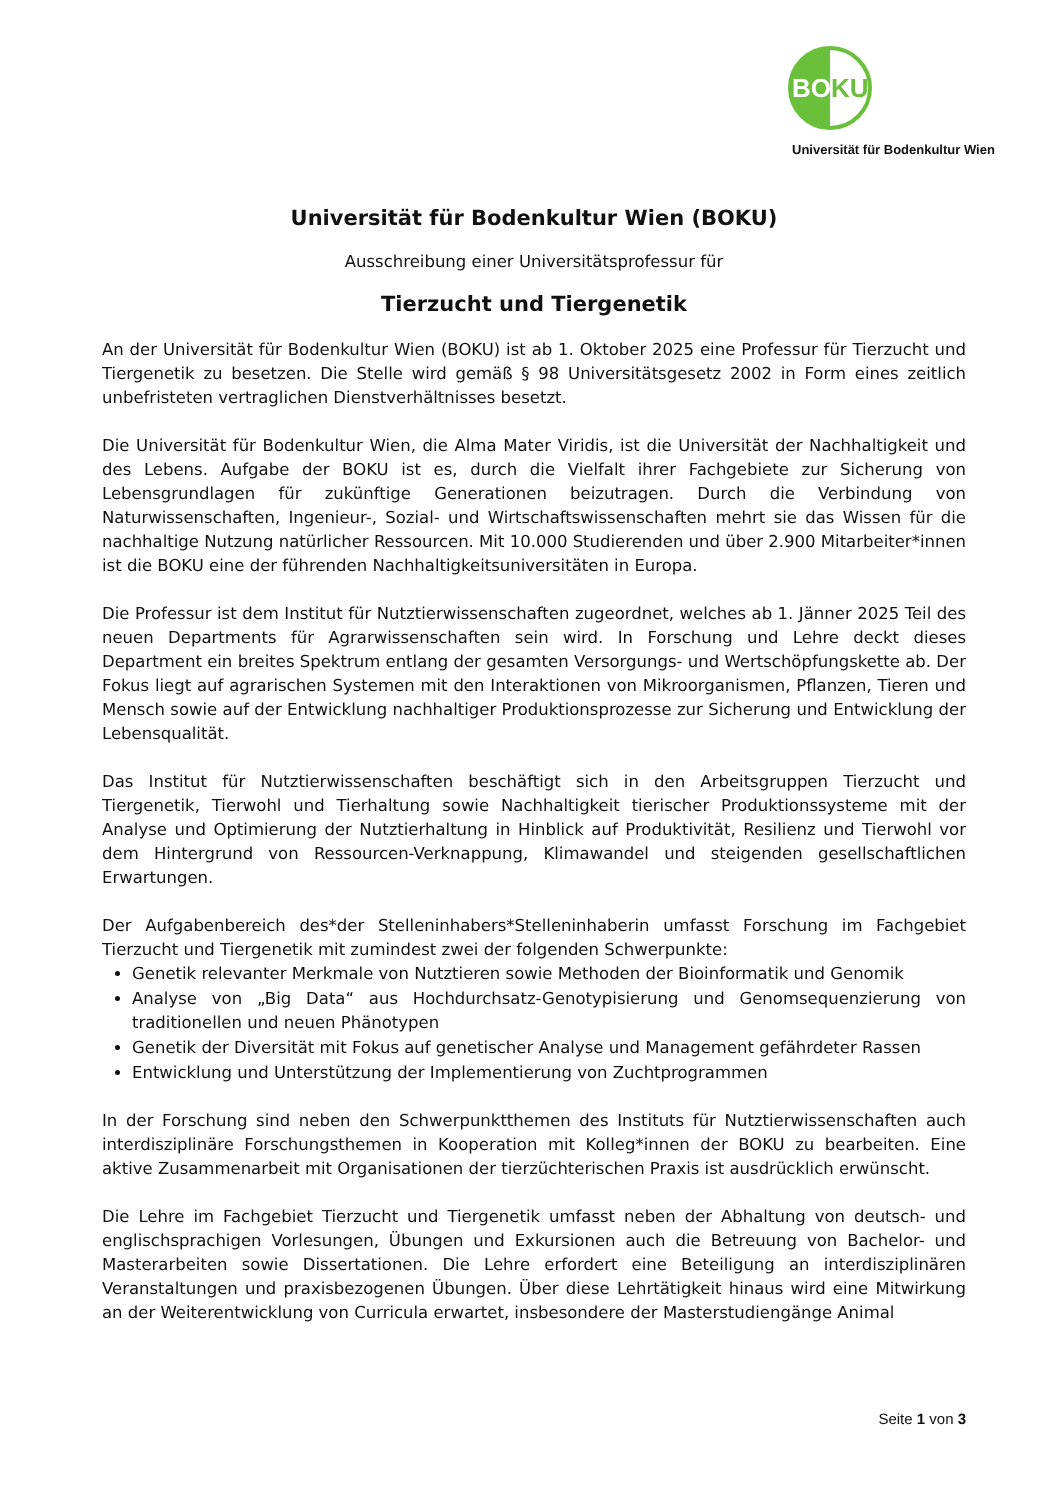BOKU
Universität für Bodenkultur Wien
Universität für Bodenkultur Wien (BOKU)
Ausschreibung einer Universitätsprofessur für
Tierzucht und Tiergenetik
An der Universität für Bodenkultur Wien (BOKU) ist ab 1. Oktober 2025 eine Professur für Tierzucht und Tiergenetik zu besetzen. Die Stelle wird gemäß § 98 Universitätsgesetz 2002 in Form eines zeitlich unbefristeten vertraglichen Dienstverhältnisses besetzt.
Die Universität für Bodenkultur Wien, die Alma Mater Viridis, ist die Universität der Nachhaltigkeit und des Lebens. Aufgabe der BOKU ist es, durch die Vielfalt ihrer Fachgebiete zur Sicherung von Lebensgrundlagen für zukünftige Generationen beizutragen. Durch die Verbindung von Naturwissenschaften, Ingenieur-, Sozial- und Wirtschaftswissenschaften mehrt sie das Wissen für die nachhaltige Nutzung natürlicher Ressourcen. Mit 10.000 Studierenden und über 2.900 Mitarbeiter*innen ist die BOKU eine der führenden Nachhaltigkeitsuniversitäten in Europa.
Die Professur ist dem Institut für Nutztierwissenschaften zugeordnet, welches ab 1. Jänner 2025 Teil des neuen Departments für Agrarwissenschaften sein wird. In Forschung und Lehre deckt dieses Department ein breites Spektrum entlang der gesamten Versorgungs- und Wertschöpfungskette ab. Der Fokus liegt auf agrarischen Systemen mit den Interaktionen von Mikroorganismen, Pflanzen, Tieren und Mensch sowie auf der Entwicklung nachhaltiger Produktionsprozesse zur Sicherung und Entwicklung der Lebensqualität.
Das Institut für Nutztierwissenschaften beschäftigt sich in den Arbeitsgruppen Tierzucht und Tiergenetik, Tierwohl und Tierhaltung sowie Nachhaltigkeit tierischer Produktionssysteme mit der Analyse und Optimierung der Nutztierhaltung in Hinblick auf Produktivität, Resilienz und Tierwohl vor dem Hintergrund von Ressourcen-Verknappung, Klimawandel und steigenden gesellschaftlichen Erwartungen.
Der Aufgabenbereich des*der Stelleninhabers*Stelleninhaberin umfasst Forschung im Fachgebiet Tierzucht und Tiergenetik mit zumindest zwei der folgenden Schwerpunkte:
Genetik relevanter Merkmale von Nutztieren sowie Methoden der Bioinformatik und Genomik
Analyse von „Big Data“ aus Hochdurchsatz-Genotypisierung und Genomsequenzierung von traditionellen und neuen Phänotypen
Genetik der Diversität mit Fokus auf genetischer Analyse und Management gefährdeter Rassen
Entwicklung und Unterstützung der Implementierung von Zuchtprogrammen
In der Forschung sind neben den Schwerpunktthemen des Instituts für Nutztierwissenschaften auch interdisziplinäre Forschungsthemen in Kooperation mit Kolleg*innen der BOKU zu bearbeiten. Eine aktive Zusammenarbeit mit Organisationen der tierzüchterischen Praxis ist ausdrücklich erwünscht.
Die Lehre im Fachgebiet Tierzucht und Tiergenetik umfasst neben der Abhaltung von deutsch- und englischsprachigen Vorlesungen, Übungen und Exkursionen auch die Betreuung von Bachelor- und Masterarbeiten sowie Dissertationen. Die Lehre erfordert eine Beteiligung an interdisziplinären Veranstaltungen und praxisbezogenen Übungen. Über diese Lehrtätigkeit hinaus wird eine Mitwirkung an der Weiterentwicklung von Curricula erwartet, insbesondere der Masterstudiengänge Animal
Seite 1 von 3